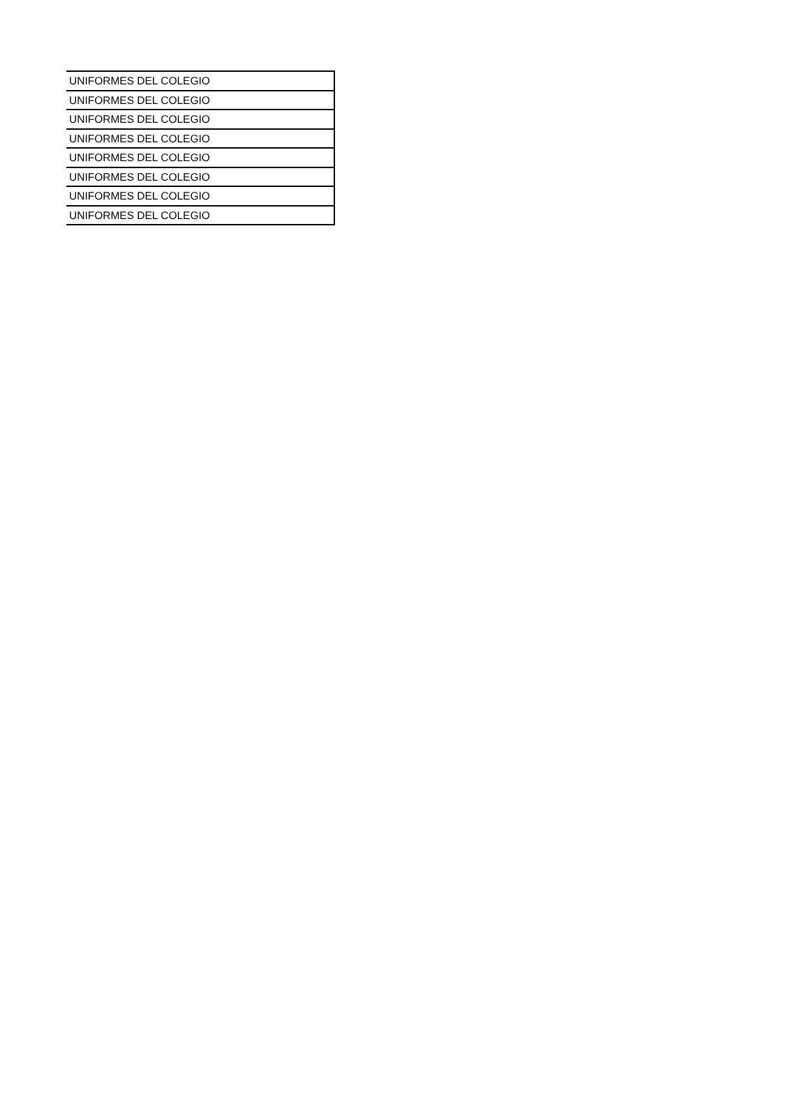| UNIFORMES DEL COLEGIO |
| UNIFORMES DEL COLEGIO |
| UNIFORMES DEL COLEGIO |
| UNIFORMES DEL COLEGIO |
| UNIFORMES DEL COLEGIO |
| UNIFORMES DEL COLEGIO |
| UNIFORMES DEL COLEGIO |
| UNIFORMES DEL COLEGIO |